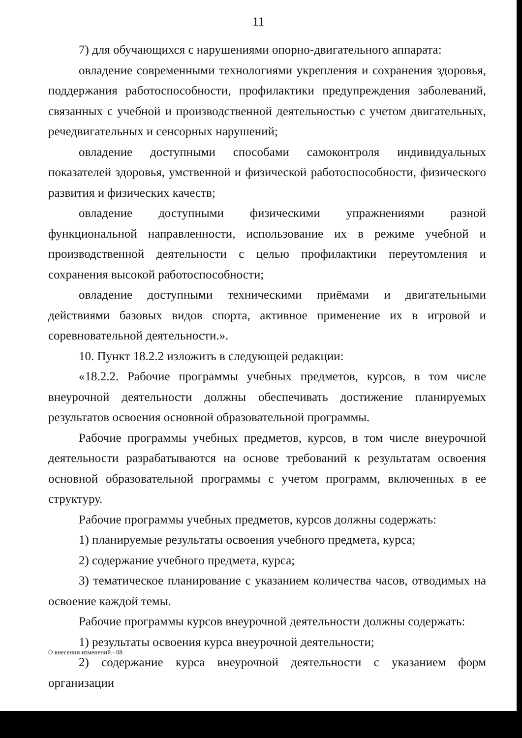11
7) для обучающихся с нарушениями опорно-двигательного аппарата:
овладение современными технологиями укрепления и сохранения здоровья, поддержания работоспособности, профилактики предупреждения заболеваний, связанных с учебной и производственной деятельностью с учетом двигательных, речедвигательных и сенсорных нарушений;
овладение доступными способами самоконтроля индивидуальных показателей здоровья, умственной и физической работоспособности, физического развития и физических качеств;
овладение доступными физическими упражнениями разной функциональной направленности, использование их в режиме учебной и производственной деятельности с целью профилактики переутомления и сохранения высокой работоспособности;
овладение доступными техническими приёмами и двигательными действиями базовых видов спорта, активное применение их в игровой и соревновательной деятельности.».
10. Пункт 18.2.2 изложить в следующей редакции:
«18.2.2. Рабочие программы учебных предметов, курсов, в том числе внеурочной деятельности должны обеспечивать достижение планируемых результатов освоения основной образовательной программы.
Рабочие программы учебных предметов, курсов, в том числе внеурочной деятельности разрабатываются на основе требований к результатам освоения основной образовательной программы с учетом программ, включенных в ее структуру.
Рабочие программы учебных предметов, курсов должны содержать:
1) планируемые результаты освоения учебного предмета, курса;
2) содержание учебного предмета, курса;
3) тематическое планирование с указанием количества часов, отводимых на освоение каждой темы.
Рабочие программы курсов внеурочной деятельности должны содержать:
1) результаты освоения курса внеурочной деятельности;
2) содержание курса внеурочной деятельности с указанием форм организации
О внесении изменений - 08